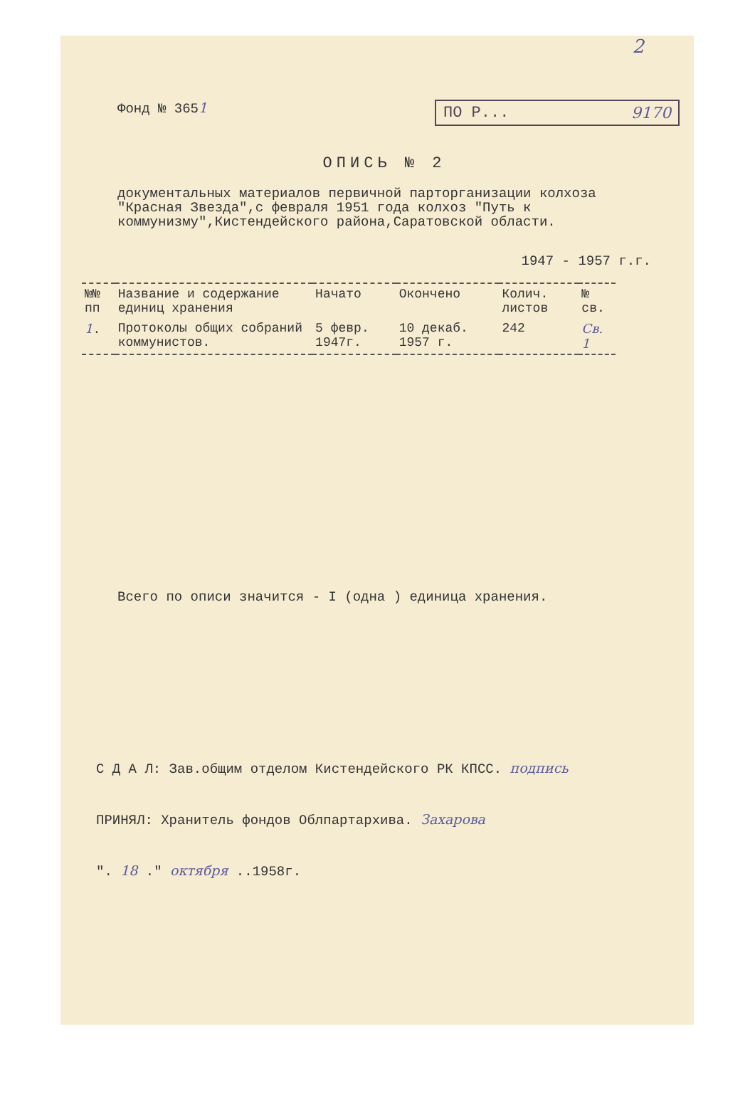2
Фонд № 3651
ПО Р... 9170
ОПИСЬ № 2
документальных материалов первичной парторганизации колхоза "Красная Звезда",с февраля 1951 года колхоз "Путь к коммунизму",Кистендейского района,Саратовской области.
1947 - 1957 г.г.
| №№ пп | Название и содержание единиц хранения | Начато | Окончено | Колич. листов | № св. |
| --- | --- | --- | --- | --- | --- |
| 1 . | Протоколы общих собраний коммунистов. | 5 февр. 1947г. | 10 декаб. 1957 г. | 242 | Св. 1 |
Всего по описи значится - I (одна ) единица хранения.
С Д А Л: Зав.общим отделом Кистендейского РК КПСС. подпись
ПРИНЯЛ: Хранитель фондов Облпартархива. Захарова
". 18 ." октября ..1958г.